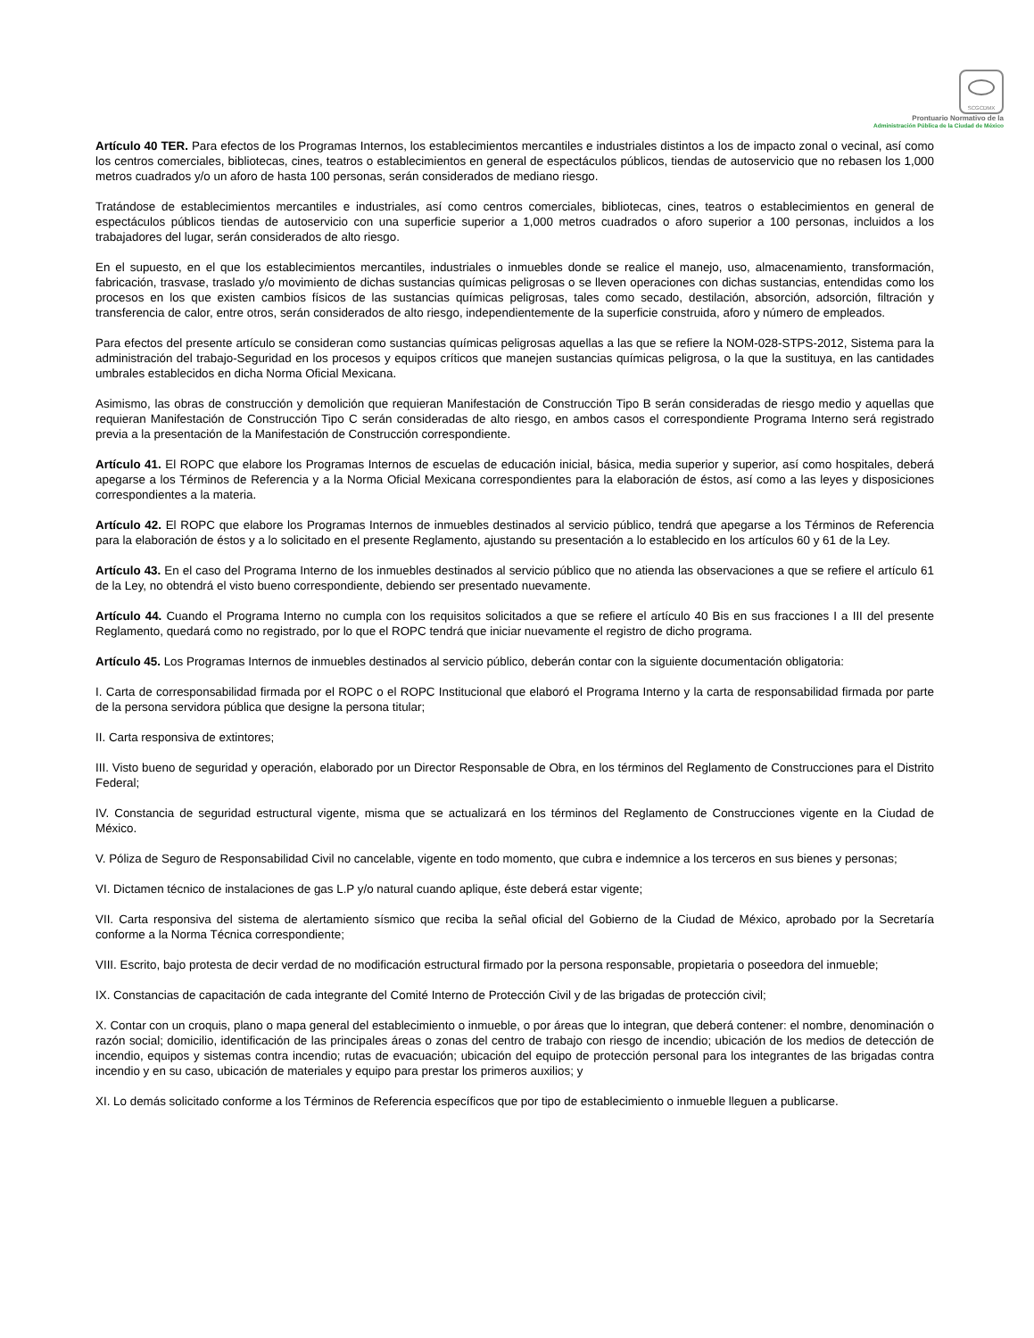SCGCDMX
Prontuario Normativo de la
Administración Pública de la Ciudad de México
Artículo 40 TER. Para efectos de los Programas Internos, los establecimientos mercantiles e industriales distintos a los de impacto zonal o vecinal, así como los centros comerciales, bibliotecas, cines, teatros o establecimientos en general de espectáculos públicos, tiendas de autoservicio que no rebasen los 1,000 metros cuadrados y/o un aforo de hasta 100 personas, serán considerados de mediano riesgo.
Tratándose de establecimientos mercantiles e industriales, así como centros comerciales, bibliotecas, cines, teatros o establecimientos en general de espectáculos públicos tiendas de autoservicio con una superficie superior a 1,000 metros cuadrados o aforo superior a 100 personas, incluidos a los trabajadores del lugar, serán considerados de alto riesgo.
En el supuesto, en el que los establecimientos mercantiles, industriales o inmuebles donde se realice el manejo, uso, almacenamiento, transformación, fabricación, trasvase, traslado y/o movimiento de dichas sustancias químicas peligrosas o se lleven operaciones con dichas sustancias, entendidas como los procesos en los que existen cambios físicos de las sustancias químicas peligrosas, tales como secado, destilación, absorción, adsorción, filtración y transferencia de calor, entre otros, serán considerados de alto riesgo, independientemente de la superficie construida, aforo y número de empleados.
Para efectos del presente artículo se consideran como sustancias químicas peligrosas aquellas a las que se refiere la NOM-028-STPS-2012, Sistema para la administración del trabajo-Seguridad en los procesos y equipos críticos que manejen sustancias químicas peligrosa, o la que la sustituya, en las cantidades umbrales establecidos en dicha Norma Oficial Mexicana.
Asimismo, las obras de construcción y demolición que requieran Manifestación de Construcción Tipo B serán consideradas de riesgo medio y aquellas que requieran Manifestación de Construcción Tipo C serán consideradas de alto riesgo, en ambos casos el correspondiente Programa Interno será registrado previa a la presentación de la Manifestación de Construcción correspondiente.
Artículo 41. El ROPC que elabore los Programas Internos de escuelas de educación inicial, básica, media superior y superior, así como hospitales, deberá apegarse a los Términos de Referencia y a la Norma Oficial Mexicana correspondientes para la elaboración de éstos, así como a las leyes y disposiciones correspondientes a la materia.
Artículo 42. El ROPC que elabore los Programas Internos de inmuebles destinados al servicio público, tendrá que apegarse a los Términos de Referencia para la elaboración de éstos y a lo solicitado en el presente Reglamento, ajustando su presentación a lo establecido en los artículos 60 y 61 de la Ley.
Artículo 43. En el caso del Programa Interno de los inmuebles destinados al servicio público que no atienda las observaciones a que se refiere el artículo 61 de la Ley, no obtendrá el visto bueno correspondiente, debiendo ser presentado nuevamente.
Artículo 44. Cuando el Programa Interno no cumpla con los requisitos solicitados a que se refiere el artículo 40 Bis en sus fracciones I a III del presente Reglamento, quedará como no registrado, por lo que el ROPC tendrá que iniciar nuevamente el registro de dicho programa.
Artículo 45. Los Programas Internos de inmuebles destinados al servicio público, deberán contar con la siguiente documentación obligatoria:
I. Carta de corresponsabilidad firmada por el ROPC o el ROPC Institucional que elaboró el Programa Interno y la carta de responsabilidad firmada por parte de la persona servidora pública que designe la persona titular;
II. Carta responsiva de extintores;
III. Visto bueno de seguridad y operación, elaborado por un Director Responsable de Obra, en los términos del Reglamento de Construcciones para el Distrito Federal;
IV. Constancia de seguridad estructural vigente, misma que se actualizará en los términos del Reglamento de Construcciones vigente en la Ciudad de México.
V. Póliza de Seguro de Responsabilidad Civil no cancelable, vigente en todo momento, que cubra e indemnice a los terceros en sus bienes y personas;
VI. Dictamen técnico de instalaciones de gas L.P y/o natural cuando aplique, éste deberá estar vigente;
VII. Carta responsiva del sistema de alertamiento sísmico que reciba la señal oficial del Gobierno de la Ciudad de México, aprobado por la Secretaría conforme a la Norma Técnica correspondiente;
VIII. Escrito, bajo protesta de decir verdad de no modificación estructural firmado por la persona responsable, propietaria o poseedora del inmueble;
IX. Constancias de capacitación de cada integrante del Comité Interno de Protección Civil y de las brigadas de protección civil;
X. Contar con un croquis, plano o mapa general del establecimiento o inmueble, o por áreas que lo integran, que deberá contener: el nombre, denominación o razón social; domicilio, identificación de las principales áreas o zonas del centro de trabajo con riesgo de incendio; ubicación de los medios de detección de incendio, equipos y sistemas contra incendio; rutas de evacuación; ubicación del equipo de protección personal para los integrantes de las brigadas contra incendio y en su caso, ubicación de materiales y equipo para prestar los primeros auxilios; y
XI. Lo demás solicitado conforme a los Términos de Referencia específicos que por tipo de establecimiento o inmueble lleguen a publicarse.